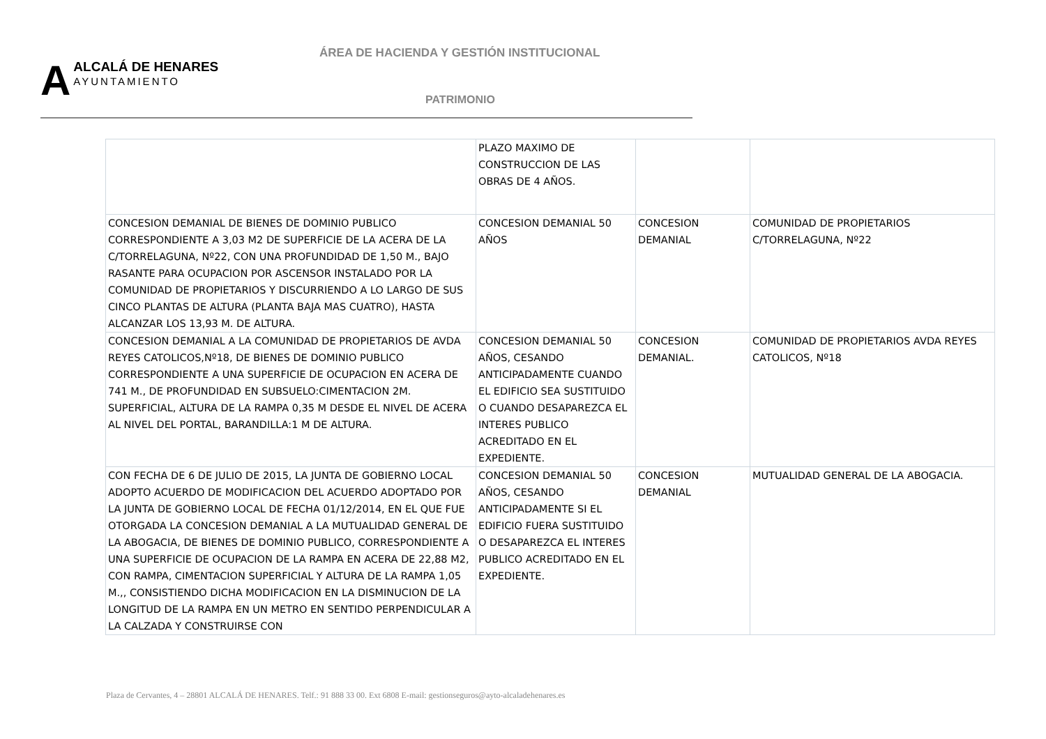AALCALÁ DE HENARES
AYUNTAMIENTO
ÁREA DE HACIENDA Y GESTIÓN INSTITUCIONAL
PATRIMONIO
| | PLAZO MAXIMO DE CONSTRUCCION DE LAS OBRAS DE 4 AÑOS. | | |
| CONCESION DEMANIAL DE BIENES DE DOMINIO PUBLICO CORRESPONDIENTE A 3,03 M2 DE SUPERFICIE DE LA ACERA DE LA C/TORRELAGUNA, Nº22, CON UNA PROFUNDIDAD DE 1,50 M., BAJO RASANTE PARA OCUPACION POR ASCENSOR INSTALADO POR LA COMUNIDAD DE PROPIETARIOS Y DISCURRIENDO A LO LARGO DE SUS CINCO PLANTAS DE ALTURA (PLANTA BAJA MAS CUATRO), HASTA ALCANZAR LOS 13,93 M. DE ALTURA. | CONCESION DEMANIAL 50 AÑOS | CONCESION DEMANIAL | COMUNIDAD DE PROPIETARIOS C/TORRELAGUNA, Nº22 |
| CONCESION DEMANIAL A LA COMUNIDAD DE PROPIETARIOS DE AVDA REYES CATOLICOS,Nº18, DE BIENES DE DOMINIO PUBLICO CORRESPONDIENTE A UNA SUPERFICIE DE OCUPACION EN ACERA DE 741 M., DE PROFUNDIDAD EN SUBSUELO:CIMENTACION 2M. SUPERFICIAL, ALTURA DE LA RAMPA 0,35 M DESDE EL NIVEL DE ACERA AL NIVEL DEL PORTAL, BARANDILLA:1 M DE ALTURA. | CONCESION DEMANIAL 50 AÑOS, CESANDO ANTICIPADAMENTE CUANDO EL EDIFICIO SEA SUSTITUIDO O CUANDO DESAPAREZCA EL INTERES PUBLICO ACREDITADO EN EL EXPEDIENTE. | CONCESION DEMANIAL. | COMUNIDAD DE PROPIETARIOS AVDA REYES CATOLICOS, Nº18 |
| CON FECHA DE 6 DE JULIO DE 2015, LA JUNTA DE GOBIERNO LOCAL ADOPTO ACUERDO DE MODIFICACION DEL ACUERDO ADOPTADO POR LA JUNTA DE GOBIERNO LOCAL DE FECHA 01/12/2014, EN EL QUE FUE OTORGADA LA CONCESION DEMANIAL A LA MUTUALIDAD GENERAL DE LA ABOGACIA, DE BIENES DE DOMINIO PUBLICO, CORRESPONDIENTE A UNA SUPERFICIE DE OCUPACION DE LA RAMPA EN ACERA DE 22,88 M2, CON RAMPA, CIMENTACION SUPERFICIAL Y ALTURA DE LA RAMPA 1,05 M.,, CONSISTIENDO DICHA MODIFICACION EN LA DISMINUCION DE LA LONGITUD DE LA RAMPA EN UN METRO EN SENTIDO PERPENDICULAR A LA CALZADA Y CONSTRUIRSE CON | CONCESION DEMANIAL 50 AÑOS, CESANDO ANTICIPADAMENTE SI EL EDIFICIO FUERA SUSTITUIDO O DESAPAREZCA EL INTERES PUBLICO ACREDITADO EN EL EXPEDIENTE. | CONCESION DEMANIAL | MUTUALIDAD GENERAL DE LA ABOGACIA. |
Plaza de Cervantes, 4 – 28801 ALCALÁ DE HENARES. Telf.: 91 888 33 00. Ext 6808 E-mail: gestionseguros@ayto-alcaladehenares.es